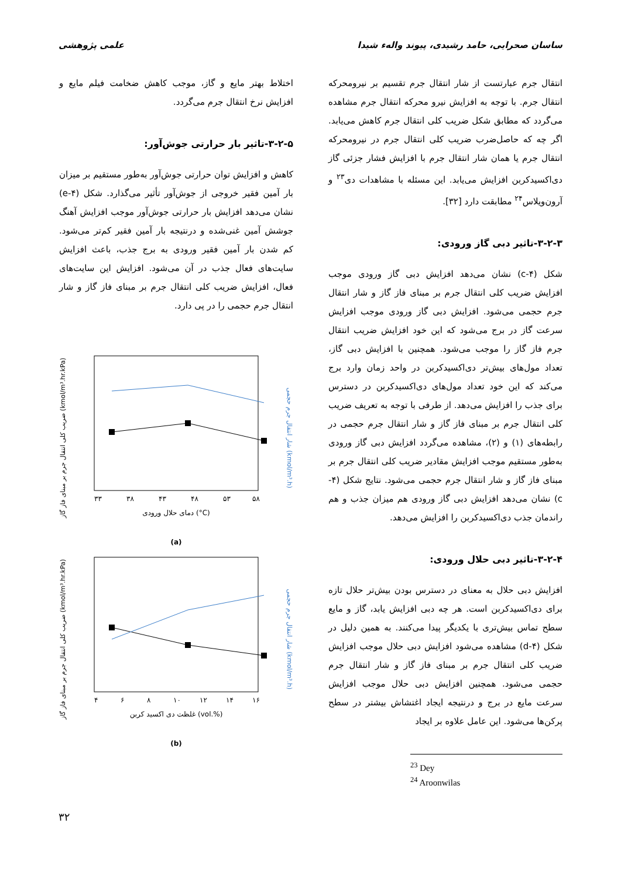ساسان صحرایی، حامد رشیدی، پیوند واله‌ء شیدا علمی پژوهشی
انتقال جرم عبارتست از شار انتقال جرم تقسیم بر نیرومحرکه انتقال جرم. با توجه به افزایش نیرو محرکه انتقال جرم مشاهده می‌گردد که مطابق شکل ضریب کلی انتقال جرم کاهش می‌یابد. اگر چه که حاصل‌ضرب ضریب کلی انتقال جرم در نیرومحرکه انتقال جرم یا همان شار انتقال جرم با افزایش فشار جزئی گاز دی‌اکسیدکربن افزایش می‌یابد. این مسئله با مشاهدات دی<sup>۲۳</sup> و آرون‌ویلاس<sup>۲۴</sup> مطابقت دارد [۳۲].
۳-۲-۳-تاثیر دبی گاز ورودی:
شکل (۴-c) نشان می‌دهد افزایش دبی گاز ورودی موجب افزایش ضریب کلی انتقال جرم بر مبنای فاز گاز و شار انتقال جرم حجمی می‌شود. افزایش دبی گاز ورودی موجب افزایش سرعت گاز در برج می‌شود که این خود افزایش ضریب انتقال جرم فاز گاز را موجب می‌شود. همچنین با افزایش دبی گاز، تعداد مول‌های بیش‌تر دی‌اکسیدکربن در واحد زمان وارد برج می‌کند که این خود تعداد مول‌های دی‌اکسیدکربن در دسترس برای جذب را افزایش می‌دهد. از طرفی با توجه به تعریف ضریب کلی انتقال جرم بر مبنای فاز گاز و شار انتقال جرم حجمی در رابطه‌های (۱) و (۲)، مشاهده می‌گردد افزایش دبی گاز ورودی به‌طور مستقیم موجب افزایش مقادیر ضریب کلی انتقال جرم بر مبنای فاز گاز و شار انتقال جرم حجمی می‌شود. نتایج شکل (۴-c) نشان می‌دهد افزایش دبی گاز ورودی هم میزان جذب و هم راندمان جذب دی‌اکسیدکربن را افزایش می‌دهد.
۳-۲-۴-تاثیر دبی حلال ورودی:
افزایش دبی حلال به معنای در دسترس بودن بیش‌تر حلال تازه برای دی‌اکسیدکربن است. هر چه دبی افزایش یابد، گاز و مایع سطح تماس بیش‌تری با یکدیگر پیدا می‌کنند. به همین دلیل در شکل (۴-d) مشاهده می‌شود افزایش دبی حلال موجب افزایش ضریب کلی انتقال جرم بر مبنای فاز گاز و شار انتقال جرم حجمی می‌شود. همچنین افزایش دبی حلال موجب افزایش سرعت مایع در برج و درنتیجه ایجاد اغتشاش بیشتر در سطح پرکن‌ها می‌شود. این عامل علاوه بر ایجاد
<sup>23</sup> Dey
<sup>24</sup> Aroonwilas
اختلاط بهتر مایع و گاز، موجب کاهش ضخامت فیلم مایع و افزایش نرخ انتقال جرم می‌گردد.
۳-۲-۵-تاثیر بار حرارتی جوش‌آور:
کاهش و افزایش توان حرارتی جوش‌آور به‌طور مستقیم بر میزان بار آمین فقیر خروجی از جوش‌آور تأثیر می‌گذارد. شکل (۴-e) نشان می‌دهد افزایش بار حرارتی جوش‌آور موجب افزایش آهنگ جوشش آمین غنی‌شده و درنتیجه بار آمین فقیر کم‌تر می‌شود. کم شدن بار آمین فقیر ورودی به برج جذب، باعث افزایش سایت‌های فعال جذب در آن می‌شود. افزایش این سایت‌های فعال، افزایش ضریب کلی انتقال جرم بر مبنای فاز گاز و شار انتقال جرم حجمی را در پی دارد.
ضریب کلی انتقال جرم بر مبنای فاز گاز (kmol/m³.hr.kPa)
شار انتقال جرم حجمی (kmol/m³.h)
۳۳
۳۸
۴۳
۴۸
۵۳
۵۸
دمای حلال ورودی (°C)
(a)
ضریب کلی انتقال جرم بر مبنای فاز گاز (kmol/m³.hr.kPa)
شار انتقال جرم حجمی (kmol/m³.h)
۴
۶
۸
۱۰
۱۲
۱۴
۱۶
غلظت دی اکسید کربن (vol.%)
(b)
۳۲